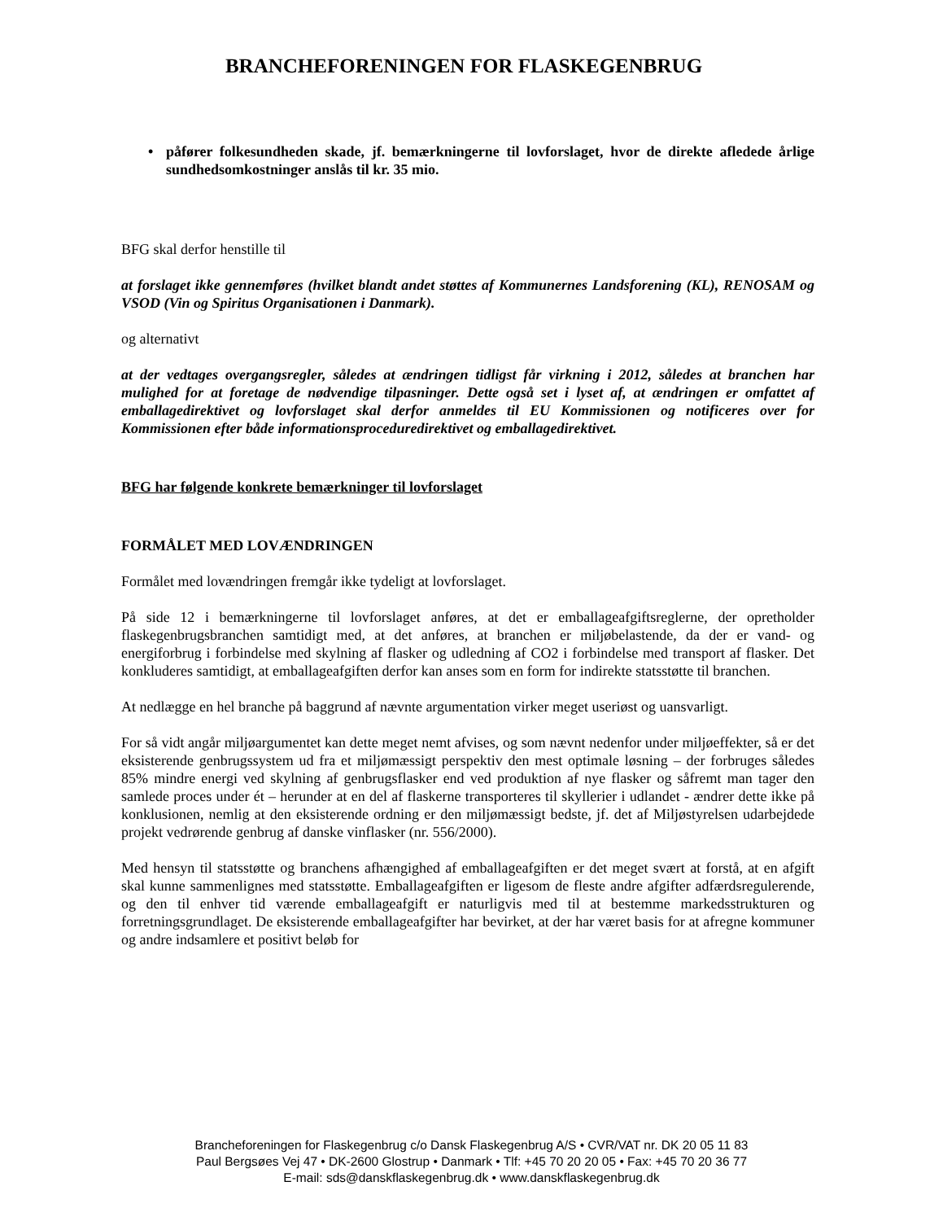BRANCHEFORENINGEN FOR FLASKEGENBRUG
• påfører folkesundheden skade, jf. bemærkningerne til lovforslaget, hvor de direkte afledede årlige sundhedsomkostninger anslås til kr. 35 mio.
BFG skal derfor henstille til
at forslaget ikke gennemføres (hvilket blandt andet støttes af Kommunernes Landsforening (KL), RENOSAM og VSOD (Vin og Spiritus Organisationen i Danmark).
og alternativt
at der vedtages overgangsregler, således at ændringen tidligst får virkning i 2012, således at branchen har mulighed for at foretage de nødvendige tilpasninger. Dette også set i lyset af, at ændringen er omfattet af emballagedirektivet og lovforslaget skal derfor anmeldes til EU Kommissionen og notificeres over for Kommissionen efter både informationsproceduredirektivet og emballagedirektivet.
BFG har følgende konkrete bemærkninger til lovforslaget
FORMÅLET MED LOVÆNDRINGEN
Formålet med lovændringen fremgår ikke tydeligt at lovforslaget.
På side 12 i bemærkningerne til lovforslaget anføres, at det er emballageafgiftsreglerne, der opretholder flaskegenbrugsbranchen samtidigt med, at det anføres, at branchen er miljøbelastende, da der er vand- og energiforbrug i forbindelse med skylning af flasker og udledning af CO2 i forbindelse med transport af flasker. Det konkluderes samtidigt, at emballageafgiften derfor kan anses som en form for indirekte statsstøtte til branchen.
At nedlægge en hel branche på baggrund af nævnte argumentation virker meget useriøst og uansvarligt.
For så vidt angår miljøargumentet kan dette meget nemt afvises, og som nævnt nedenfor under miljøeffekter, så er det eksisterende genbrugssystem ud fra et miljømæssigt perspektiv den mest optimale løsning – der forbruges således 85% mindre energi ved skylning af genbrugsflasker end ved produktion af nye flasker og såfremt man tager den samlede proces under ét – herunder at en del af flaskerne transporteres til skyllerier i udlandet - ændrer dette ikke på konklusionen, nemlig at den eksisterende ordning er den miljømæssigt bedste, jf. det af Miljøstyrelsen udarbejdede projekt vedrørende genbrug af danske vinflasker (nr. 556/2000).
Med hensyn til statsstøtte og branchens afhængighed af emballageafgiften er det meget svært at forstå, at en afgift skal kunne sammenlignes med statsstøtte. Emballageafgiften er ligesom de fleste andre afgifter adfærdsregulerende, og den til enhver tid værende emballageafgift er naturligvis med til at bestemme markedsstrukturen og forretningsgrundlaget. De eksisterende emballageafgifter har bevirket, at der har været basis for at afregne kommuner og andre indsamlere et positivt beløb for
Brancheforeningen for Flaskegenbrug c/o Dansk Flaskegenbrug A/S • CVR/VAT nr. DK 20 05 11 83
Paul Bergsøes Vej 47 • DK-2600 Glostrup • Danmark • Tlf: +45 70 20 20 05 • Fax: +45 70 20 36 77
E-mail: sds@danskflaskegenbrug.dk • www.danskflaskegenbrug.dk